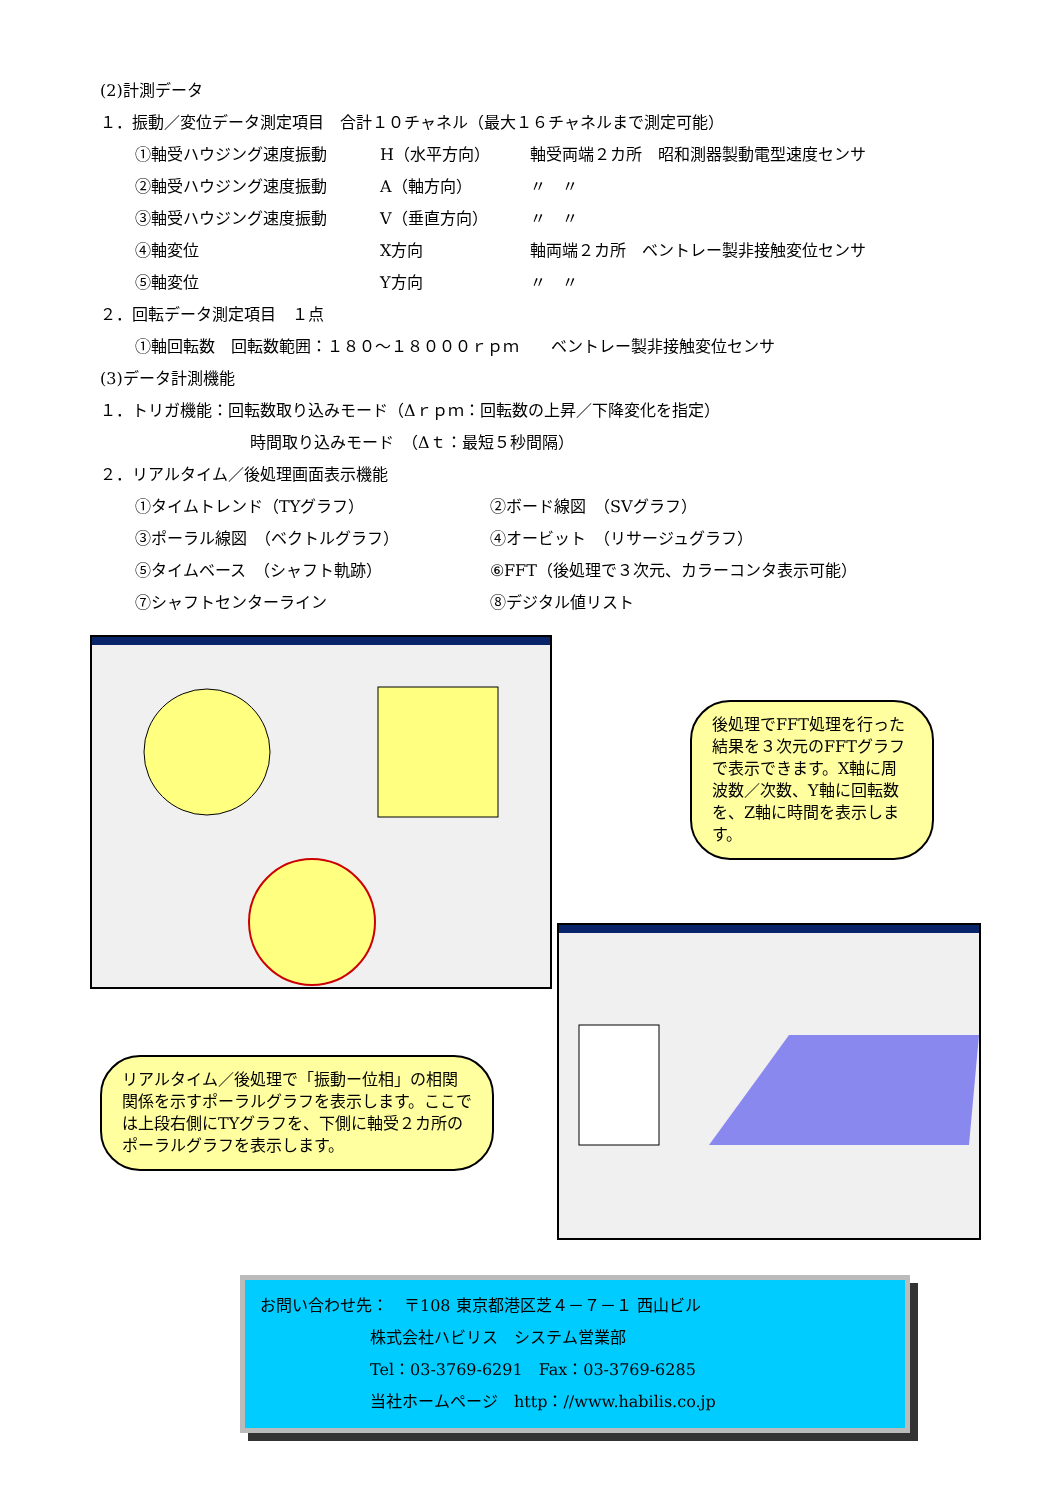(2)計測データ
１．振動／変位データ測定項目　合計１０チャネル（最大１６チャネルまで測定可能）
①軸受ハウジング速度振動 H（水平方向） 軸受両端２カ所　昭和測器製動電型速度センサ
②軸受ハウジング速度振動 A（軸方向） 〃　〃
③軸受ハウジング速度振動 V（垂直方向） 〃　〃
④軸変位 X方向 軸両端２カ所　ベントレー製非接触変位センサ
⑤軸変位 Y方向 〃　〃
２．回転データ測定項目　１点
①軸回転数　回転数範囲：１８０～１８０００ｒｐｍ　　ベントレー製非接触変位センサ
(3)データ計測機能
１．トリガ機能：回転数取り込みモード（Δｒｐｍ：回転数の上昇／下降変化を指定）
時間取り込みモード　（Δｔ：最短５秒間隔）
２．リアルタイム／後処理画面表示機能
①タイムトレンド（TYグラフ） ②ボード線図　（SVグラフ）
③ポーラル線図　（ベクトルグラフ） ④オービット　（リサージュグラフ）
⑤タイムベース　（シャフト軌跡） ⑥FFT（後処理で３次元、カラーコンタ表示可能）
⑦シャフトセンターライン ⑧デジタル値リスト
後処理でFFT処理を行った結果を３次元のFFTグラフで表示できます。X軸に周波数／次数、Y軸に回転数を、Z軸に時間を表示します。
リアルタイム／後処理で「振動ー位相」の相関関係を示すポーラルグラフを表示します。ここでは上段右側にTYグラフを、下側に軸受２カ所のポーラルグラフを表示します。
お問い合わせ先：　〒108 東京都港区芝４－７－１ 西山ビル
株式会社ハビリス　システム営業部
Tel：03-3769-6291　Fax：03-3769-6285
当社ホームページ　http：//www.habilis.co.jp